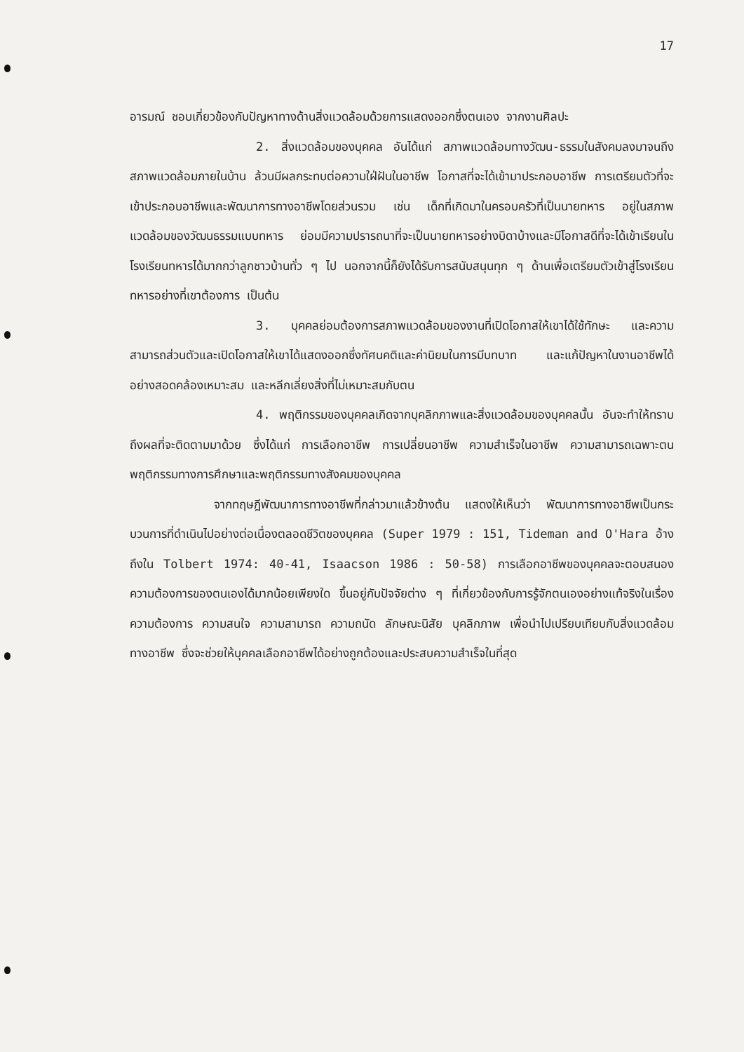17
อารมณ์ ชอบเกี่ยวข้องกับปัญหาทางด้านสิ่งแวดล้อมด้วยการแสดงออกซึ่งตนเอง จากงานศิลปะ
2. สิ่งแวดล้อมของบุคคล อันได้แก่ สภาพแวดล้อมทางวัฒน-ธรรมในสังคมลงมาจนถึงสภาพแวดล้อมภายในบ้าน ล้วนมีผลกระทบต่อความใฝ่ฝันในอาชีพ โอกาสที่จะได้เข้ามาประกอบอาชีพ การเตรียมตัวที่จะเข้าประกอบอาชีพและพัฒนาการทางอาชีพโดยส่วนรวม เช่น เด็กที่เกิดมาในครอบครัวที่เป็นนายทหาร อยู่ในสภาพแวดล้อมของวัฒนธรรมแบบทหาร ย่อมมีความปรารถนาที่จะเป็นนายทหารอย่างบิดาบ้างและมีโอกาสดีที่จะได้เข้าเรียนในโรงเรียนทหารได้มากกว่าลูกชาวบ้านทั่ว ๆ ไป นอกจากนี้ก็ยังได้รับการสนับสนุนทุก ๆ ด้านเพื่อเตรียมตัวเข้าสู่โรงเรียนทหารอย่างที่เขาต้องการ เป็นต้น
3. บุคคลย่อมต้องการสภาพแวดล้อมของงานที่เปิดโอกาสให้เขาได้ใช้ทักษะ และความสามารถส่วนตัวและเปิดโอกาสให้เขาได้แสดงออกซึ่งทัศนคติและค่านิยมในการมีบทบาท และแก้ปัญหาในงานอาชีพได้อย่างสอดคล้องเหมาะสม และหลีกเลี่ยงสิ่งที่ไม่เหมาะสมกับตน
4. พฤติกรรมของบุคคลเกิดจากบุคลิกภาพและสิ่งแวดล้อมของบุคคลนั้น อันจะทำให้ทราบถึงผลที่จะติดตามมาด้วย ซึ่งได้แก่ การเลือกอาชีพ การเปลี่ยนอาชีพ ความสำเร็จในอาชีพ ความสามารถเฉพาะตน พฤติกรรมทางการศึกษาและพฤติกรรมทางสังคมของบุคคล
จากทฤษฎีพัฒนาการทางอาชีพที่กล่าวมาแล้วข้างต้น แสดงให้เห็นว่า พัฒนาการทางอาชีพเป็นกระบวนการที่ดำเนินไปอย่างต่อเนื่องตลอดชีวิตของบุคคล (Super 1979 : 151, Tideman and O'Hara อ้างถึงใน Tolbert 1974: 40-41, Isaacson 1986 : 50-58) การเลือกอาชีพของบุคคลจะตอบสนองความต้องการของตนเองได้มากน้อยเพียงใด ขึ้นอยู่กับปัจจัยต่าง ๆ ที่เกี่ยวข้องกับการรู้จักตนเองอย่างแท้จริงในเรื่องความต้องการ ความสนใจ ความสามารถ ความถนัด ลักษณะนิสัย บุคลิกภาพ เพื่อนำไปเปรียบเทียบกับสิ่งแวดล้อมทางอาชีพ ซึ่งจะช่วยให้บุคคลเลือกอาชีพได้อย่างถูกต้องและประสบความสำเร็จในที่สุด